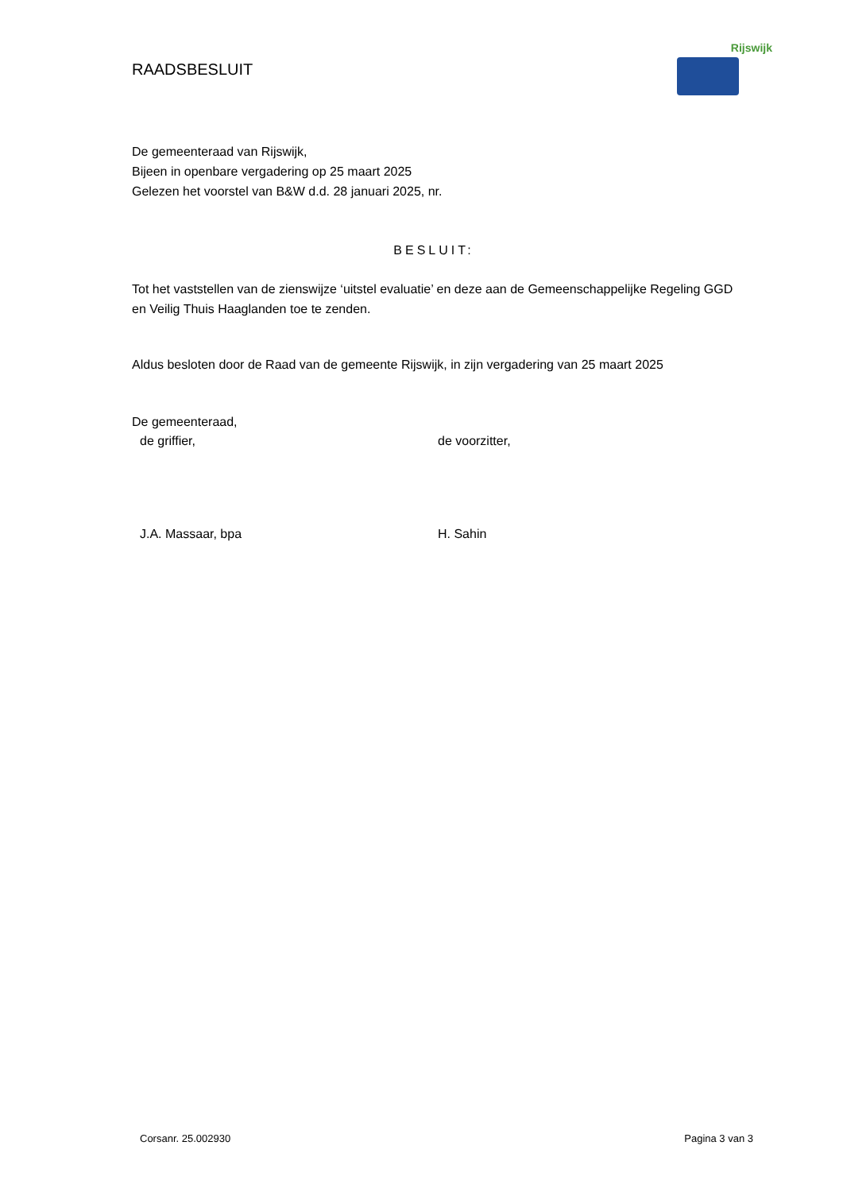RAADSBESLUIT
Rijswijk
De gemeenteraad van Rijswijk,
Bijeen in openbare vergadering op 25 maart 2025
Gelezen het voorstel van B&W d.d. 28 januari 2025, nr.
BESLUIT:
Tot het vaststellen van de zienswijze ‘uitstel evaluatie’ en deze aan de Gemeenschappelijke Regeling GGD en Veilig Thuis Haaglanden toe te zenden.
Aldus besloten door de Raad van de gemeente Rijswijk, in zijn vergadering van 25 maart 2025
De gemeenteraad,
de griffier, de voorzitter,
J.A. Massaar, bpa H. Sahin
Corsanr. 25.002930 Pagina 3 van 3